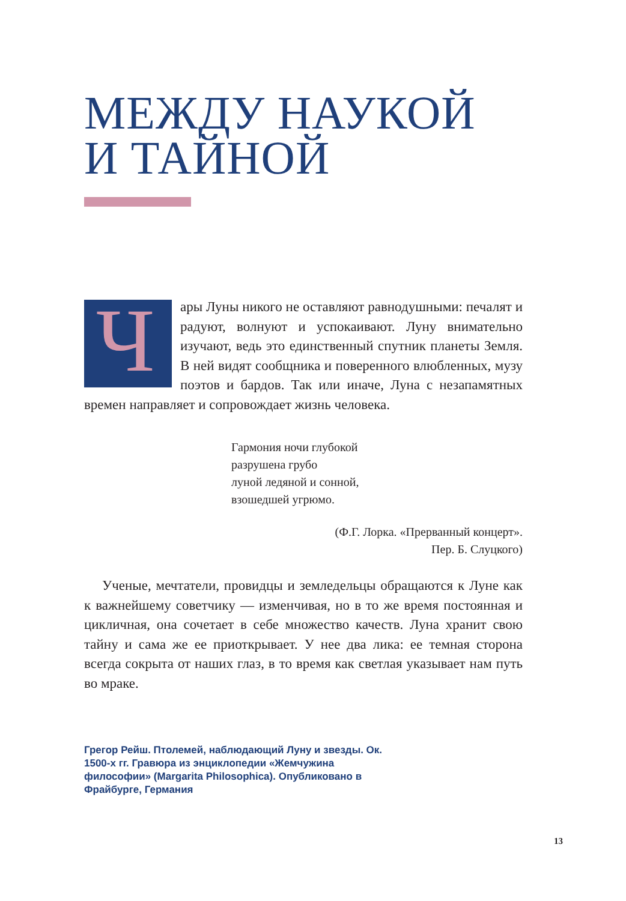МЕЖДУ НАУКОЙ
И ТАЙНОЙ
Чары Луны никого не оставляют равнодушными: печалят и радуют, волнуют и успокаивают. Луну внимательно изучают, ведь это единственный спутник планеты Земля. В ней видят сообщника и поверенного влюбленных, музу поэтов и бардов. Так или иначе, Луна с незапамятных времен направляет и сопровождает жизнь человека.
Гармония ночи глубокой
разрушена грубо
луной ледяной и сонной,
взошедшей угрюмо.
(Ф.Г. Лорка. «Прерванный концерт».
Пер. Б. Слуцкого)
Ученые, мечтатели, провидцы и земледельцы обращаются к Луне как к важнейшему советчику — изменчивая, но в то же время постоянная и цикличная, она сочетает в себе множество качеств. Луна хранит свою тайну и сама же ее приоткрывает. У нее два лика: ее темная сторона всегда сокрыта от наших глаз, в то время как светлая указывает нам путь во мраке.
Грегор Рейш. Птолемей, наблюдающий Луну и звезды. Ок. 1500-х гг. Гравюра из энциклопедии «Жемчужина философии» (Margarita Philosophica). Опубликовано в Фрайбурге, Германия
13